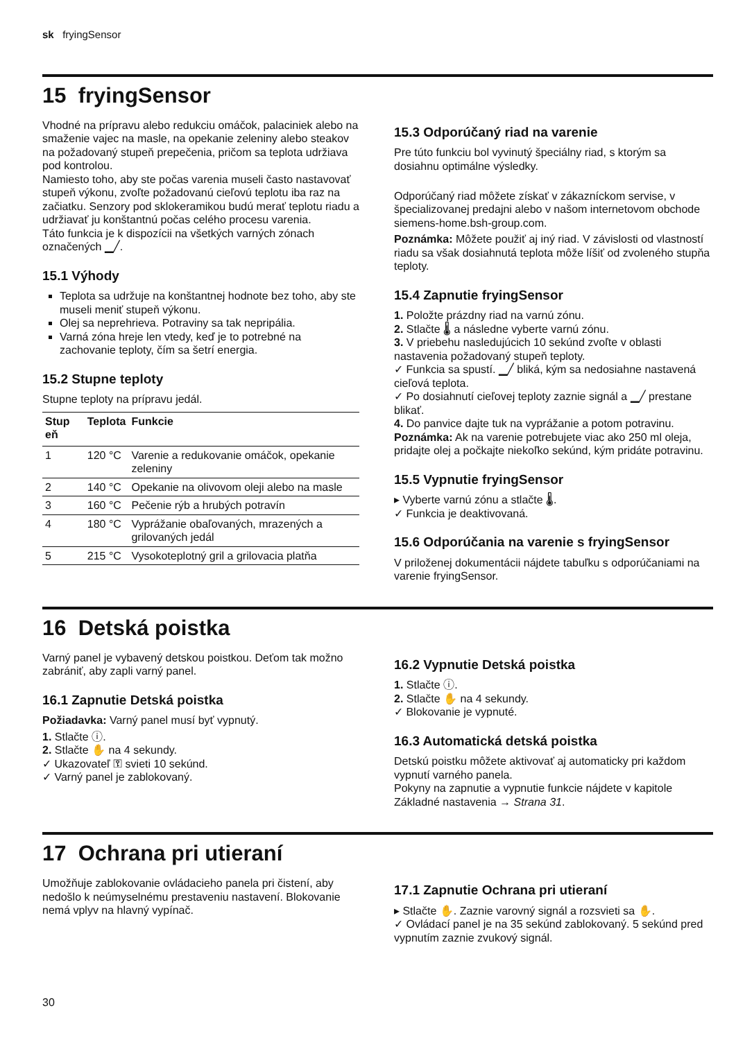sk fryingSensor
15 fryingSensor
Vhodné na prípravu alebo redukciu omáčok, palaciniek alebo na smaženie vajec na masle, na opekanie zeleniny alebo steakov na požadovaný stupeň prepečenia, pričom sa teplota udržiava pod kontrolou.
Namiesto toho, aby ste počas varenia museli často nastavovať stupeň výkonu, zvoľte požadovanú cieľovú teplotu iba raz na začiatku. Senzory pod sklokeramikou budú merať teplotu riadu a udržiavať ju konštantnú počas celého procesu varenia.
Táto funkcia je k dispozícii na všetkých varných zónach označených ▁╱.
15.1 Výhody
Teplota sa udržuje na konštantnej hodnote bez toho, aby ste museli meniť stupeň výkonu.
Olej sa neprehrieva. Potraviny sa tak nepripália.
Varná zóna hreje len vtedy, keď je to potrebné na zachovanie teploty, čím sa šetrí energia.
15.2 Stupne teploty
Stupne teploty na prípravu jedál.
| Stup eň | Teplota | Funkcie |
| --- | --- | --- |
| 1 | 120 °C | Varenie a redukovanie omáčok, opekanie zeleniny |
| 2 | 140 °C | Opekanie na olivovom oleji alebo na masle |
| 3 | 160 °C | Pečenie rýb a hrubých potravín |
| 4 | 180 °C | Vyprážanie obaľovaných, mrazených a grilovaných jedál |
| 5 | 215 °C | Vysokoteplotný gril a grilovacia platňa |
15.3 Odporúčaný riad na varenie
Pre túto funkciu bol vyvinutý špeciálny riad, s ktorým sa dosiahnu optimálne výsledky.
Odporúčaný riad môžete získať v zákazníckom servise, v špecializovanej predajni alebo v našom internetovom obchode siemens-home.bsh-group.com.
Poznámka: Môžete použiť aj iný riad. V závislosti od vlastností riadu sa však dosiahnutá teplota môže líšiť od zvoleného stupňa teploty.
15.4 Zapnutie fryingSensor
1. Položte prázdny riad na varnú zónu.
2. Stlačte 🌡 a následne vyberte varnú zónu.
3. V priebehu nasledujúcich 10 sekúnd zvoľte v oblasti nastavenia požadovaný stupeň teploty.
✓ Funkcia sa spustí. ▁╱ bliká, kým sa nedosiahne nastavená cieľová teplota.
✓ Po dosiahnutí cieľovej teploty zaznie signál a ▁╱ prestane blikať.
4. Do panvice dajte tuk na vyprážanie a potom potravinu.
Poznámka: Ak na varenie potrebujete viac ako 250 ml oleja, pridajte olej a počkajte niekoľko sekúnd, kým pridáte potravinu.
15.5 Vypnutie fryingSensor
▸ Vyberte varnú zónu a stlačte 🌡.
✓ Funkcia je deaktivovaná.
15.6 Odporúčania na varenie s fryingSensor
V priloženej dokumentácii nájdete tabuľku s odporúčaniami na varenie fryingSensor.
16 Detská poistka
Varný panel je vybavený detskou poistkou. Deťom tak možno zabrániť, aby zapli varný panel.
16.1 Zapnutie Detská poistka
Požiadavka: Varný panel musí byť vypnutý.
1. Stlačte ⓘ.
2. Stlačte ✋ na 4 sekundy.
✓ Ukazovateľ ⚿ svieti 10 sekúnd.
✓ Varný panel je zablokovaný.
16.2 Vypnutie Detská poistka
1. Stlačte ⓘ.
2. Stlačte ✋ na 4 sekundy.
✓ Blokovanie je vypnuté.
16.3 Automatická detská poistka
Detskú poistku môžete aktivovať aj automaticky pri každom vypnutí varného panela.
Pokyny na zapnutie a vypnutie funkcie nájdete v kapitole Základné nastavenia → Strana 31.
17 Ochrana pri utieraní
Umožňuje zablokovanie ovládacieho panela pri čistení, aby nedošlo k neúmyselnému prestaveniu nastavení. Blokovanie nemá vplyv na hlavný vypínač.
17.1 Zapnutie Ochrana pri utieraní
▸ Stlačte ✋. Zaznie varovný signál a rozsvieti sa ✋.
✓ Ovládací panel je na 35 sekúnd zablokovaný. 5 sekúnd pred vypnutím zaznie zvukový signál.
30